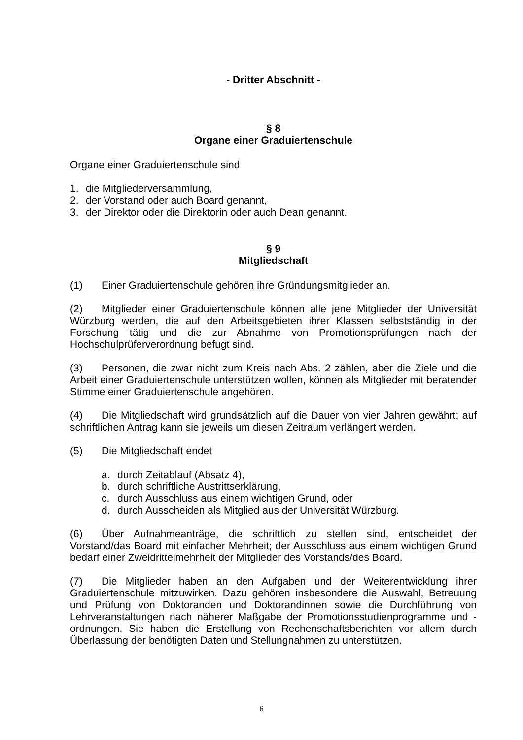- Dritter Abschnitt -
§ 8
Organe einer Graduiertenschule
Organe einer Graduiertenschule sind
1. die Mitgliederversammlung,
2. der Vorstand oder auch Board genannt,
3. der Direktor oder die Direktorin oder auch Dean genannt.
§ 9
Mitgliedschaft
(1) Einer Graduiertenschule gehören ihre Gründungsmitglieder an.
(2) Mitglieder einer Graduiertenschule können alle jene Mitglieder der Universität Würzburg werden, die auf den Arbeitsgebieten ihrer Klassen selbstständig in der Forschung tätig und die zur Abnahme von Promotionsprüfungen nach der Hochschulprüferverordnung befugt sind.
(3) Personen, die zwar nicht zum Kreis nach Abs. 2 zählen, aber die Ziele und die Arbeit einer Graduiertenschule unterstützen wollen, können als Mitglieder mit beratender Stimme einer Graduiertenschule angehören.
(4) Die Mitgliedschaft wird grundsätzlich auf die Dauer von vier Jahren gewährt; auf schriftlichen Antrag kann sie jeweils um diesen Zeitraum verlängert werden.
(5) Die Mitgliedschaft endet
a. durch Zeitablauf (Absatz 4),
b. durch schriftliche Austrittserklärung,
c. durch Ausschluss aus einem wichtigen Grund, oder
d. durch Ausscheiden als Mitglied aus der Universität Würzburg.
(6) Über Aufnahmeanträge, die schriftlich zu stellen sind, entscheidet der Vorstand/das Board mit einfacher Mehrheit; der Ausschluss aus einem wichtigen Grund bedarf einer Zweidrittelmehrheit der Mitglieder des Vorstands/des Board.
(7) Die Mitglieder haben an den Aufgaben und der Weiterentwicklung ihrer Graduiertenschule mitzuwirken. Dazu gehören insbesondere die Auswahl, Betreuung und Prüfung von Doktoranden und Doktorandinnen sowie die Durchführung von Lehrveranstaltungen nach näherer Maßgabe der Promotionsstudienprogramme und -ordnungen. Sie haben die Erstellung von Rechenschaftsberichten vor allem durch Überlassung der benötigten Daten und Stellungnahmen zu unterstützen.
6